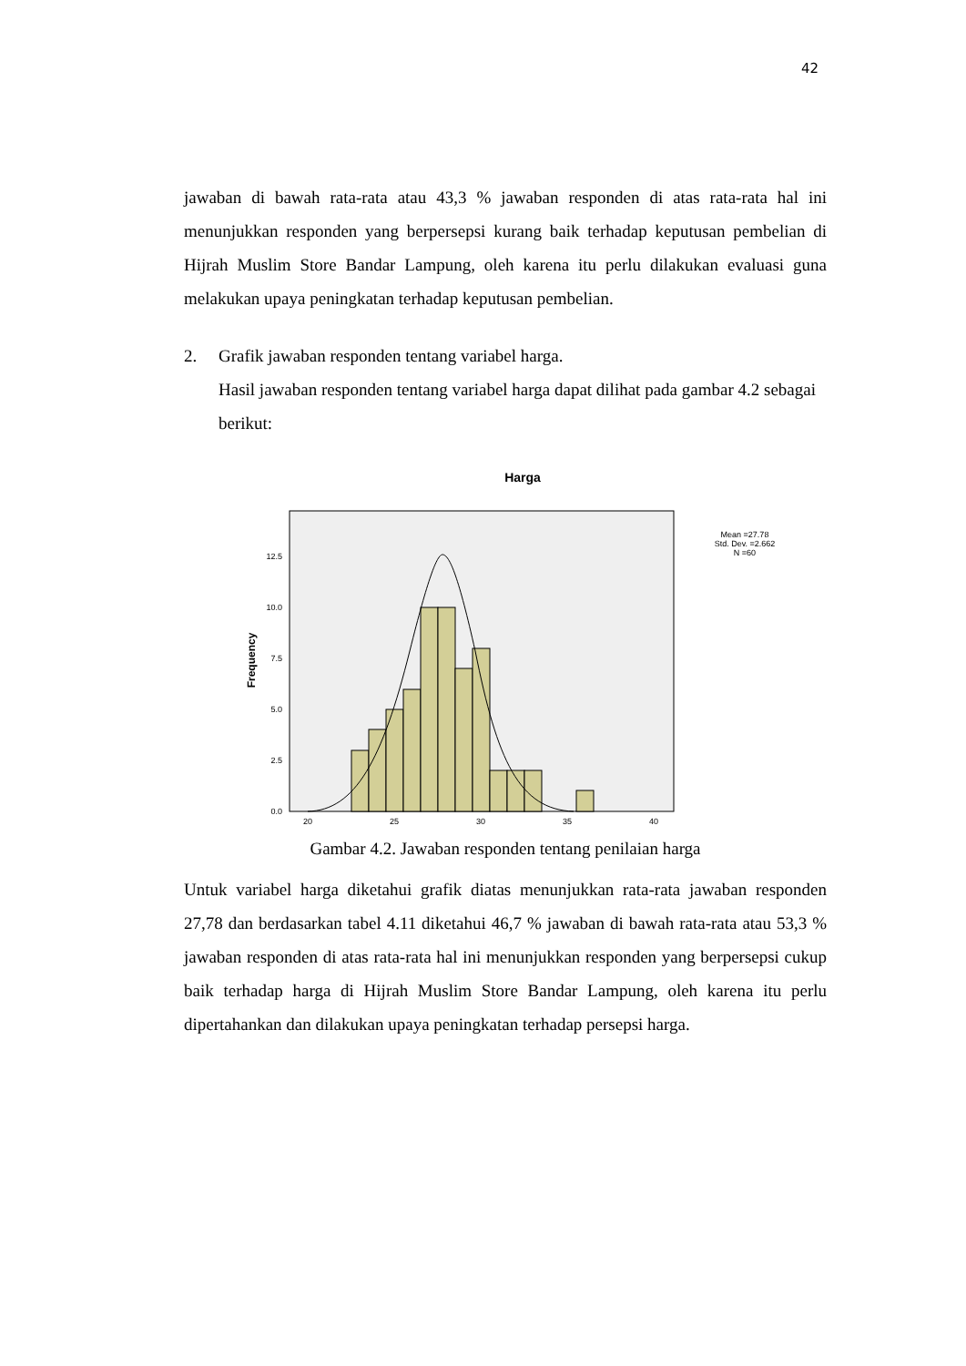42
jawaban di bawah rata-rata atau 43,3 % jawaban responden di atas rata-rata hal ini menunjukkan responden yang berpersepsi kurang baik terhadap keputusan pembelian di Hijrah Muslim Store Bandar Lampung, oleh karena itu perlu dilakukan evaluasi guna melakukan upaya peningkatan terhadap keputusan pembelian.
2. Grafik jawaban responden tentang variabel harga.
Hasil jawaban responden tentang variabel harga dapat dilihat pada gambar 4.2 sebagai berikut:
Harga
Mean =27.78
Std. Dev. =2.662
N =60
Frequency
12.5
10.0
7.5
5.0
2.5
0.0
20
25
30
35
40
Gambar 4.2. Jawaban responden tentang penilaian harga
Untuk variabel harga diketahui grafik diatas menunjukkan rata-rata jawaban responden 27,78 dan berdasarkan tabel 4.11 diketahui 46,7 % jawaban di bawah rata-rata atau 53,3 % jawaban responden di atas rata-rata hal ini menunjukkan responden yang berpersepsi cukup baik terhadap harga di Hijrah Muslim Store Bandar Lampung, oleh karena itu perlu dipertahankan dan dilakukan upaya peningkatan terhadap persepsi harga.